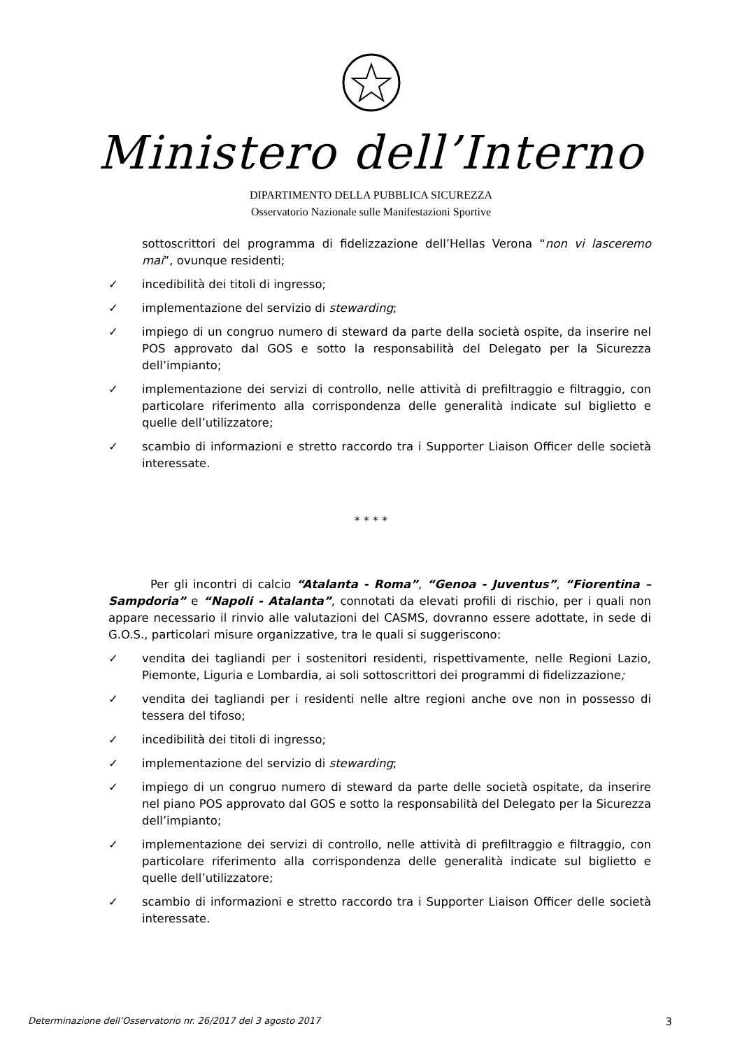Ministero dell’Interno
DIPARTIMENTO DELLA PUBBLICA SICUREZZA
Osservatorio Nazionale sulle Manifestazioni Sportive
sottoscrittori del programma di fidelizzazione dell’Hellas Verona “non vi lasceremo mai”, ovunque residenti;
✓ incedibilità dei titoli di ingresso;
✓ implementazione del servizio di stewarding;
✓ impiego di un congruo numero di steward da parte della società ospite, da inserire nel POS approvato dal GOS e sotto la responsabilità del Delegato per la Sicurezza dell’impianto;
✓ implementazione dei servizi di controllo, nelle attività di prefiltraggio e filtraggio, con particolare riferimento alla corrispondenza delle generalità indicate sul biglietto e quelle dell’utilizzatore;
✓ scambio di informazioni e stretto raccordo tra i Supporter Liaison Officer delle società interessate.
* * * *
Per gli incontri di calcio “Atalanta - Roma”, “Genoa - Juventus”, “Fiorentina – Sampdoria” e “Napoli - Atalanta”, connotati da elevati profili di rischio, per i quali non appare necessario il rinvio alle valutazioni del CASMS, dovranno essere adottate, in sede di G.O.S., particolari misure organizzative, tra le quali si suggeriscono:
✓ vendita dei tagliandi per i sostenitori residenti, rispettivamente, nelle Regioni Lazio, Piemonte, Liguria e Lombardia, ai soli sottoscrittori dei programmi di fidelizzazione;
✓ vendita dei tagliandi per i residenti nelle altre regioni anche ove non in possesso di tessera del tifoso;
✓ incedibilità dei titoli di ingresso;
✓ implementazione del servizio di stewarding;
✓ impiego di un congruo numero di steward da parte delle società ospitate, da inserire nel piano POS approvato dal GOS e sotto la responsabilità del Delegato per la Sicurezza dell’impianto;
✓ implementazione dei servizi di controllo, nelle attività di prefiltraggio e filtraggio, con particolare riferimento alla corrispondenza delle generalità indicate sul biglietto e quelle dell’utilizzatore;
✓ scambio di informazioni e stretto raccordo tra i Supporter Liaison Officer delle società interessate.
Determinazione dell’Osservatorio nr. 26/2017 del 3 agosto 2017 3